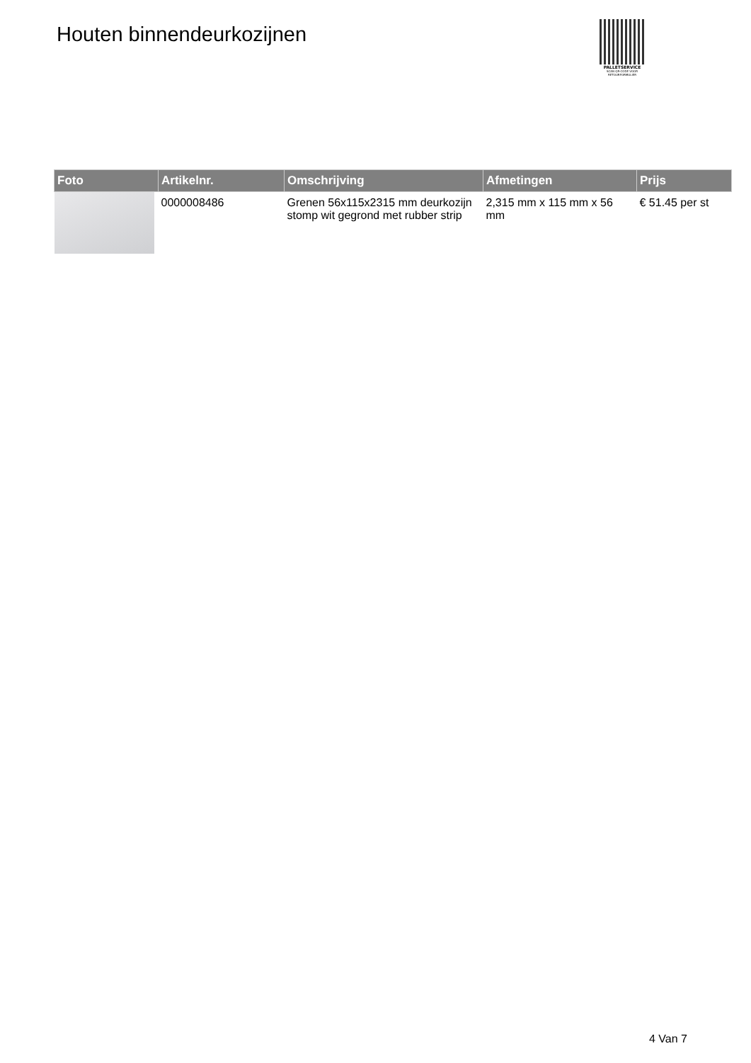Houten binnendeurkozijnen
PALLETSERVICE
SCAN QR-CODE VOOR RETOURFORMULIER
| Foto | Artikelnr. | Omschrijving | Afmetingen | Prijs |
| --- | --- | --- | --- | --- |
| | 0000008486 | Grenen 56x115x2315 mm deurkozijn stomp wit gegrond met rubber strip | 2,315 mm x 115 mm x 56 mm | € 51.45 per st |
4 Van 7